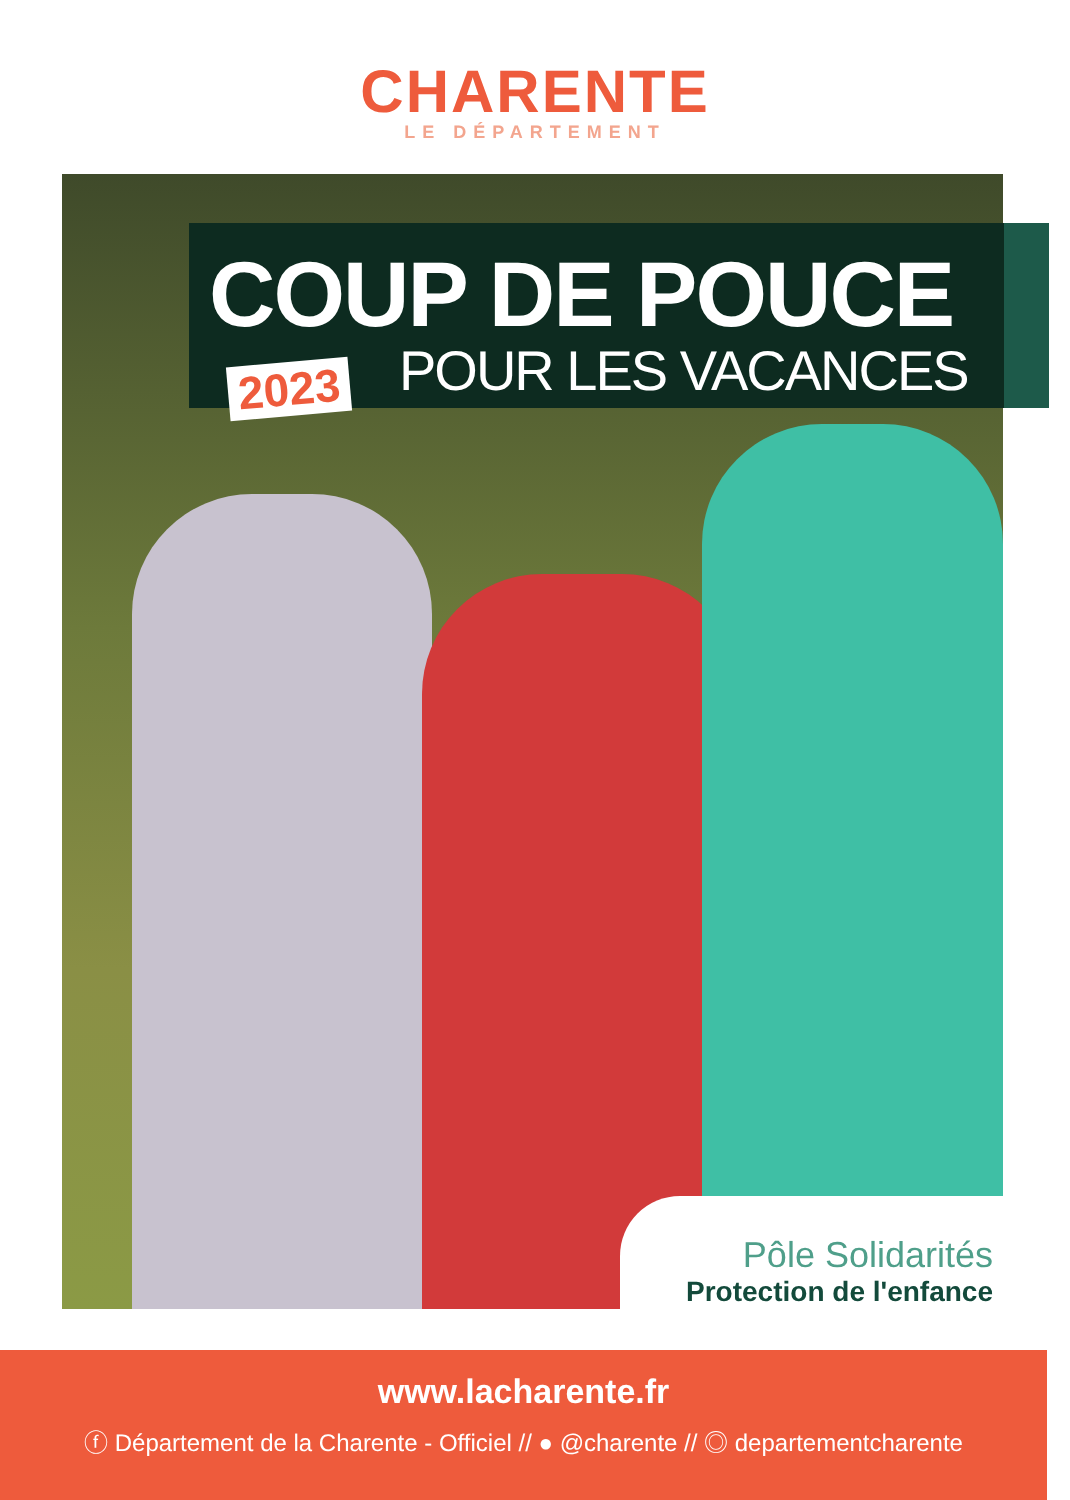CHARENTE
LE DÉPARTEMENT
COUP DE POUCE
POUR LES VACANCES
2023
Pôle Solidarités
Protection de l'enfance
www.lacharente.fr
ⓕ Département de la Charente - Officiel // ● @charente // ◎ departementcharente